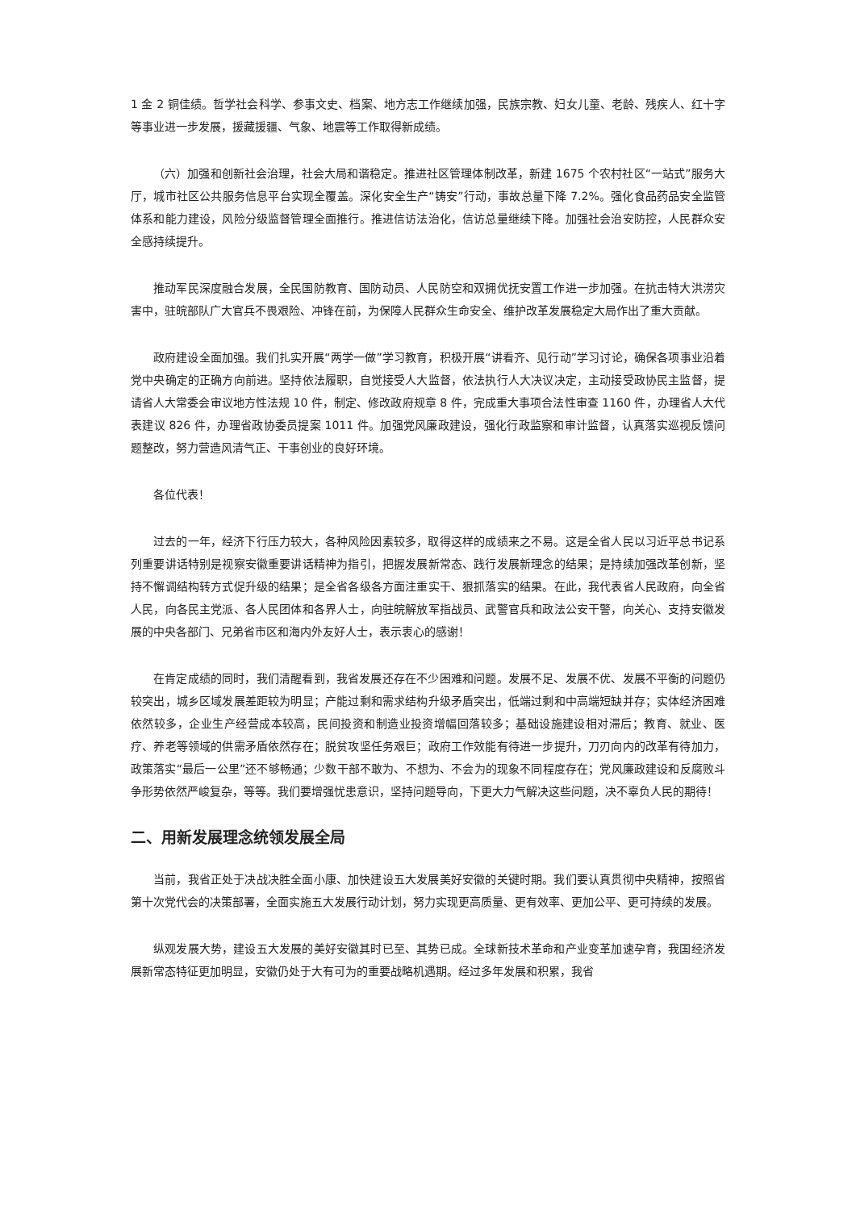1 金 2 铜佳绩。哲学社会科学、参事文史、档案、地方志工作继续加强，民族宗教、妇女儿童、老龄、残疾人、红十字等事业进一步发展，援藏援疆、气象、地震等工作取得新成绩。
（六）加强和创新社会治理，社会大局和谐稳定。推进社区管理体制改革，新建 1675 个农村社区“一站式”服务大厅，城市社区公共服务信息平台实现全覆盖。深化安全生产“铸安”行动，事故总量下降 7.2%。强化食品药品安全监管体系和能力建设，风险分级监督管理全面推行。推进信访法治化，信访总量继续下降。加强社会治安防控，人民群众安全感持续提升。
推动军民深度融合发展，全民国防教育、国防动员、人民防空和双拥优抚安置工作进一步加强。在抗击特大洪涝灾害中，驻皖部队广大官兵不畏艰险、冲锋在前，为保障人民群众生命安全、维护改革发展稳定大局作出了重大贡献。
政府建设全面加强。我们扎实开展“两学一做”学习教育，积极开展“讲看齐、见行动”学习讨论，确保各项事业沿着党中央确定的正确方向前进。坚持依法履职，自觉接受人大监督，依法执行人大决议决定，主动接受政协民主监督，提请省人大常委会审议地方性法规 10 件，制定、修改政府规章 8 件，完成重大事项合法性审查 1160 件，办理省人大代表建议 826 件，办理省政协委员提案 1011 件。加强党风廉政建设，强化行政监察和审计监督，认真落实巡视反馈问题整改，努力营造风清气正、干事创业的良好环境。
各位代表！
过去的一年，经济下行压力较大，各种风险因素较多，取得这样的成绩来之不易。这是全省人民以习近平总书记系列重要讲话特别是视察安徽重要讲话精神为指引，把握发展新常态、践行发展新理念的结果；是持续加强改革创新，坚持不懈调结构转方式促升级的结果；是全省各级各方面注重实干、狠抓落实的结果。在此，我代表省人民政府，向全省人民，向各民主党派、各人民团体和各界人士，向驻皖解放军指战员、武警官兵和政法公安干警，向关心、支持安徽发展的中央各部门、兄弟省市区和海内外友好人士，表示衷心的感谢！
在肯定成绩的同时，我们清醒看到，我省发展还存在不少困难和问题。发展不足、发展不优、发展不平衡的问题仍较突出，城乡区域发展差距较为明显；产能过剩和需求结构升级矛盾突出，低端过剩和中高端短缺并存；实体经济困难依然较多，企业生产经营成本较高，民间投资和制造业投资增幅回落较多；基础设施建设相对滞后；教育、就业、医疗、养老等领域的供需矛盾依然存在；脱贫攻坚任务艰巨；政府工作效能有待进一步提升，刀刃向内的改革有待加力，政策落实“最后一公里”还不够畅通；少数干部不敢为、不想为、不会为的现象不同程度存在；党风廉政建设和反腐败斗争形势依然严峻复杂，等等。我们要增强忧患意识，坚持问题导向，下更大力气解决这些问题，决不辜负人民的期待！
二、用新发展理念统领发展全局
当前，我省正处于决战决胜全面小康、加快建设五大发展美好安徽的关键时期。我们要认真贯彻中央精神，按照省第十次党代会的决策部署，全面实施五大发展行动计划，努力实现更高质量、更有效率、更加公平、更可持续的发展。
纵观发展大势，建设五大发展的美好安徽其时已至、其势已成。全球新技术革命和产业变革加速孕育，我国经济发展新常态特征更加明显，安徽仍处于大有可为的重要战略机遇期。经过多年发展和积累，我省